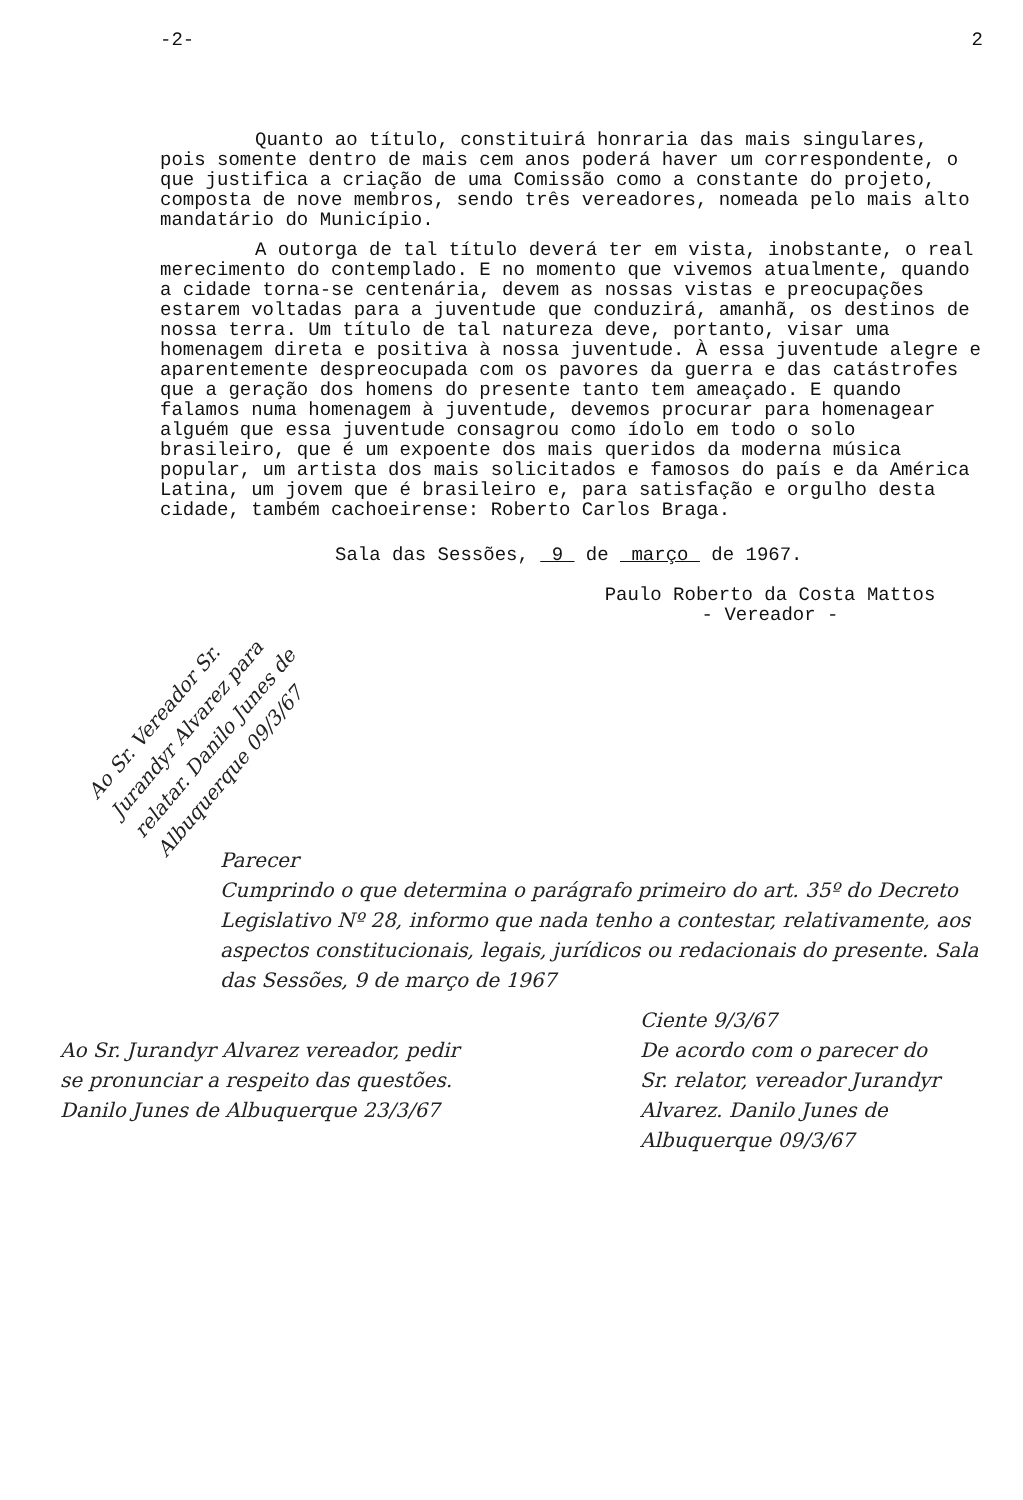-2- 2
Quanto ao título, constituirá honraria das mais singulares, pois somente dentro de mais cem anos poderá haver um correspondente, o que justifica a criação de uma Comissão como a constante do projeto, composta de nove membros, sendo três vereadores, nomeada pelo mais alto mandatário do Município.
A outorga de tal título deverá ter em vista, inobstante, o real merecimento do contemplado. E no momento que vivemos atualmente, quando a cidade torna-se centenária, devem as nossas vistas e preocupações estarem voltadas para a juventude que conduzirá, amanhã, os destinos de nossa terra. Um título de tal natureza deve, portanto, visar uma homenagem direta e positiva à nossa juventude. À essa juventude alegre e aparentemente despreocupada com os pavores da guerra e das catástrofes que a geração dos homens do presente tanto tem ameaçado. E quando falamos numa homenagem à juventude, devemos procurar para homenagear alguém que essa juventude consagrou como ídolo em todo o solo brasileiro, que é um expoente dos mais queridos da moderna música popular, um artista dos mais solicitados e famosos do país e da América Latina, um jovem que é brasileiro e, para satisfação e orgulho desta cidade, também cachoeirense: Roberto Carlos Braga.
Sala das Sessões, 9 de março de 1967.
Paulo Roberto da Costa Mattos
- Vereador -
Ao Sr. Vereador Sr. Jurandyr Alvarez para relatar. Danilo Junes de Albuquerque 09/3/67
Parecer
Cumprindo o que determina o parágrafo primeiro do art. 35º do Decreto Legislativo Nº 28, informo que nada tenho a contestar, relativamente, aos aspectos constitucionais, legais, jurídicos ou redacionais do presente. Sala das Sessões, 9 de março de 1967
Ao Sr. Jurandyr Alvarez vereador, pedir se pronunciar a respeito das questões. Danilo Junes de Albuquerque 23/3/67
Ciente 9/3/67
De acordo com o parecer do Sr. relator, vereador Jurandyr Alvarez. Danilo Junes de Albuquerque 09/3/67